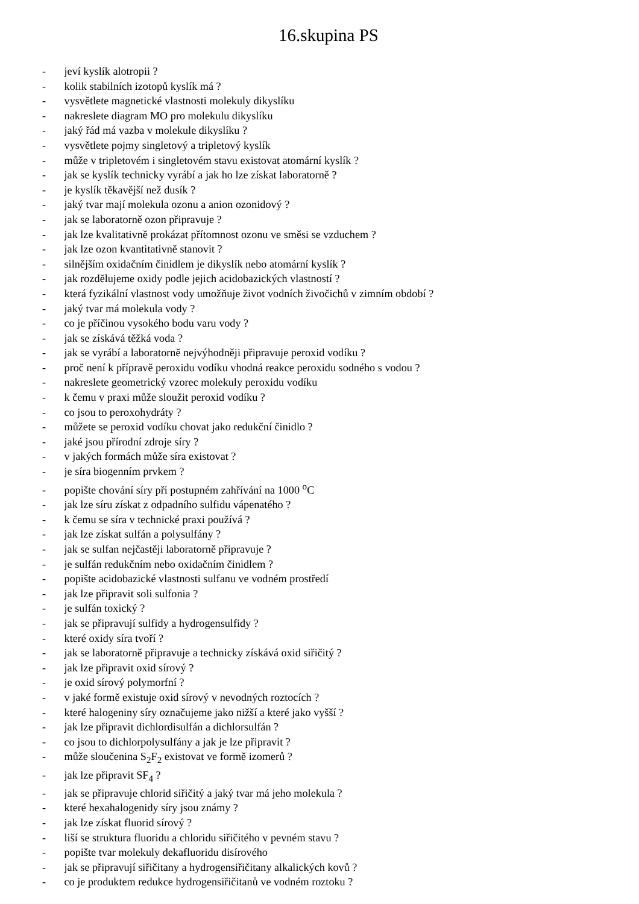16.skupina PS
- jeví kyslík alotropii ?
- kolik stabilních izotopů kyslík má ?
- vysvětlete magnetické vlastnosti molekuly dikyslíku
- nakreslete diagram MO pro molekulu dikyslíku
- jaký řád má vazba v molekule dikyslíku ?
- vysvětlete pojmy singletový a tripletový kyslík
- může v tripletovém i singletovém stavu existovat atomární kyslík ?
- jak se kyslík technicky vyrábí a jak ho lze získat laboratorně ?
- je kyslík těkavější než dusík ?
- jaký tvar mají molekula ozonu a anion ozonidový ?
- jak se laboratorně ozon připravuje ?
- jak lze kvalitativně prokázat přítomnost ozonu ve směsi se vzduchem ?
- jak lze ozon kvantitativně stanovit ?
- silnějším oxidačním činidlem je dikyslík nebo atomární kyslík ?
- jak rozdělujeme oxidy podle jejich acidobazických vlastností ?
- která fyzikální vlastnost vody umožňuje život vodních živočichů v zimním období ?
- jaký tvar má molekula vody ?
- co je příčinou vysokého bodu varu vody ?
- jak se získává těžká voda ?
- jak se vyrábí a laboratorně nejvýhodněji připravuje peroxid vodíku ?
- proč není k přípravě peroxidu vodíku vhodná reakce peroxidu sodného s vodou ?
- nakreslete geometrický vzorec molekuly peroxidu vodíku
- k čemu v praxi může sloužit peroxid vodíku ?
- co jsou to peroxohydráty ?
- můžete se peroxid vodíku chovat jako redukční činidlo ?
- jaké jsou přírodní zdroje síry ?
- v jakých formách může síra existovat ?
- je síra biogenním prvkem ?
- popište chování síry při postupném zahřívání na 1000 <sup>o</sup>C
- jak lze síru získat z odpadního sulfidu vápenatého ?
- k čemu se síra v technické praxi používá ?
- jak lze získat sulfán a polysulfány ?
- jak se sulfan nejčastěji laboratorně připravuje ?
- je sulfán redukčním nebo oxidačním činidlem ?
- popište acidobazické vlastnosti sulfanu ve vodném prostředí
- jak lze připravit soli sulfonia ?
- je sulfán toxický ?
- jak se připravují sulfidy a hydrogensulfidy ?
- které oxidy síra tvoří ?
- jak se laboratorně připravuje a technicky získává oxid siřičitý ?
- jak lze připravit oxid sírový ?
- je oxid sírový polymorfní ?
- v jaké formě existuje oxid sírový v nevodných roztocích ?
- které halogeniny síry označujeme jako nižší a které jako vyšší ?
- jak lze připravit dichlordisulfán a dichlorsulfán ?
- co jsou to dichlorpolysulfány a jak je lze připravit ?
- může sloučenina S<sub>2</sub>F<sub>2</sub> existovat ve formě izomerů ?
- jak lze připravit SF<sub>4</sub> ?
- jak se připravuje chlorid siřičitý a jaký tvar má jeho molekula ?
- které hexahalogenidy síry jsou známy ?
- jak lze získat fluorid sírový ?
- liší se struktura fluoridu a chloridu siřičitého v pevném stavu ?
- popište tvar molekuly dekafluoridu disírového
- jak se připravují siřičitany a hydrogensiřičitany alkalických kovů ?
- co je produktem redukce hydrogensiřičitanů ve vodném roztoku ?